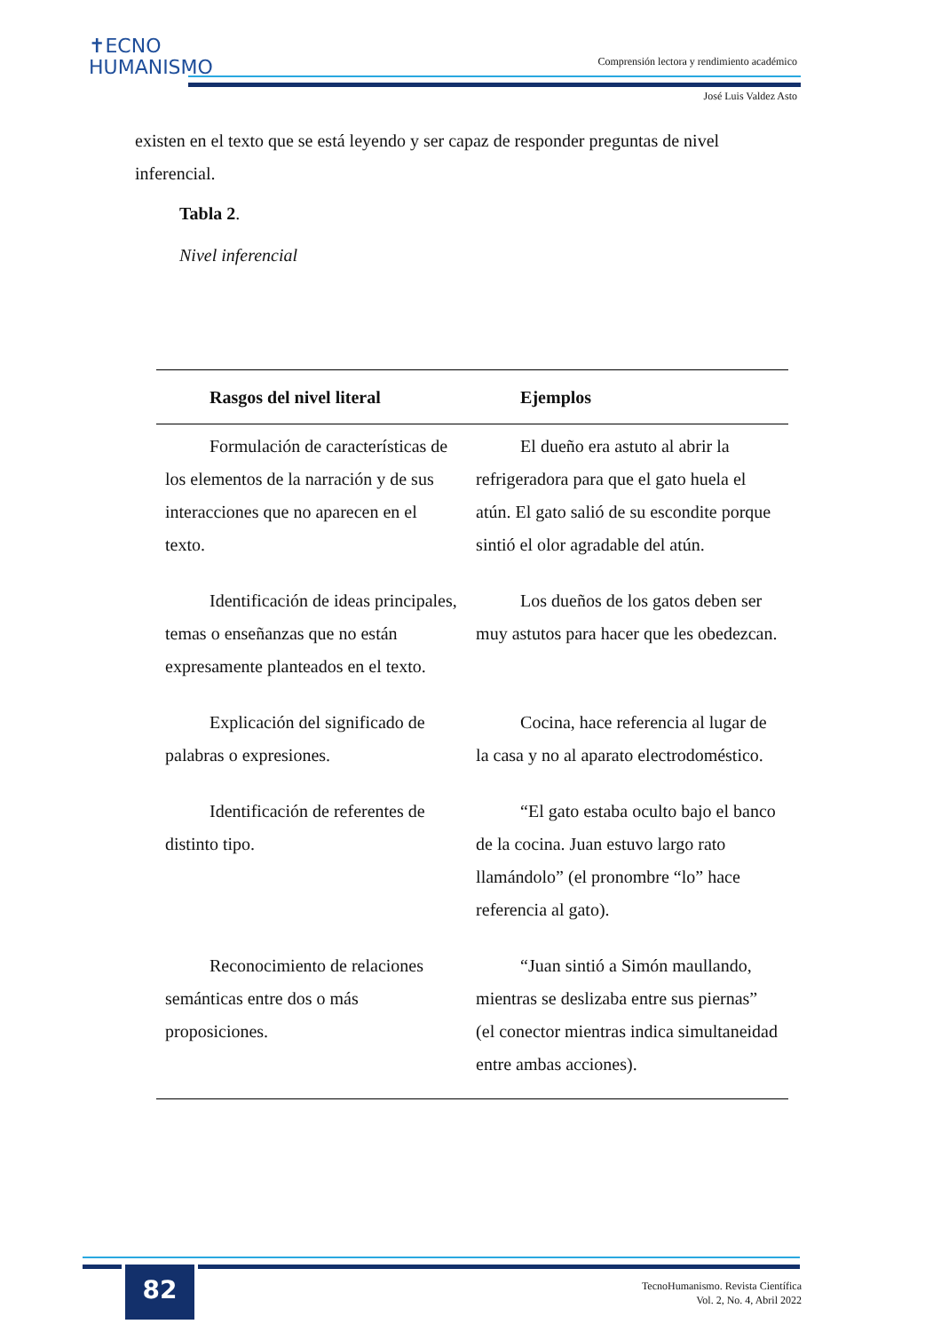✝ECNO
HUMANISMO
Comprensión lectora y rendimiento académico
José Luis Valdez Asto
existen en el texto que se está leyendo y ser capaz de responder preguntas de nivel inferencial.
Tabla 2.
Nivel inferencial
| Rasgos del nivel literal | Ejemplos |
| --- | --- |
| Formulación de características de los elementos de la narración y de sus interacciones que no aparecen en el texto. | El dueño era astuto al abrir la refrigeradora para que el gato huela el atún. El gato salió de su escondite porque sintió el olor agradable del atún. |
| Identificación de ideas principales, temas o enseñanzas que no están expresamente planteados en el texto. | Los dueños de los gatos deben ser muy astutos para hacer que les obedezcan. |
| Explicación del significado de palabras o expresiones. | Cocina, hace referencia al lugar de la casa y no al aparato electrodoméstico. |
| Identificación de referentes de distinto tipo. | “El gato estaba oculto bajo el banco de la cocina. Juan estuvo largo rato llamándolo” (el pronombre “lo” hace referencia al gato). |
| Reconocimiento de relaciones semánticas entre dos o más proposiciones. | “Juan sintió a Simón maullando, mientras se deslizaba entre sus piernas” (el conector mientras indica simultaneidad entre ambas acciones). |
82
TecnoHumanismo. Revista Científica
Vol. 2, No. 4, Abril 2022